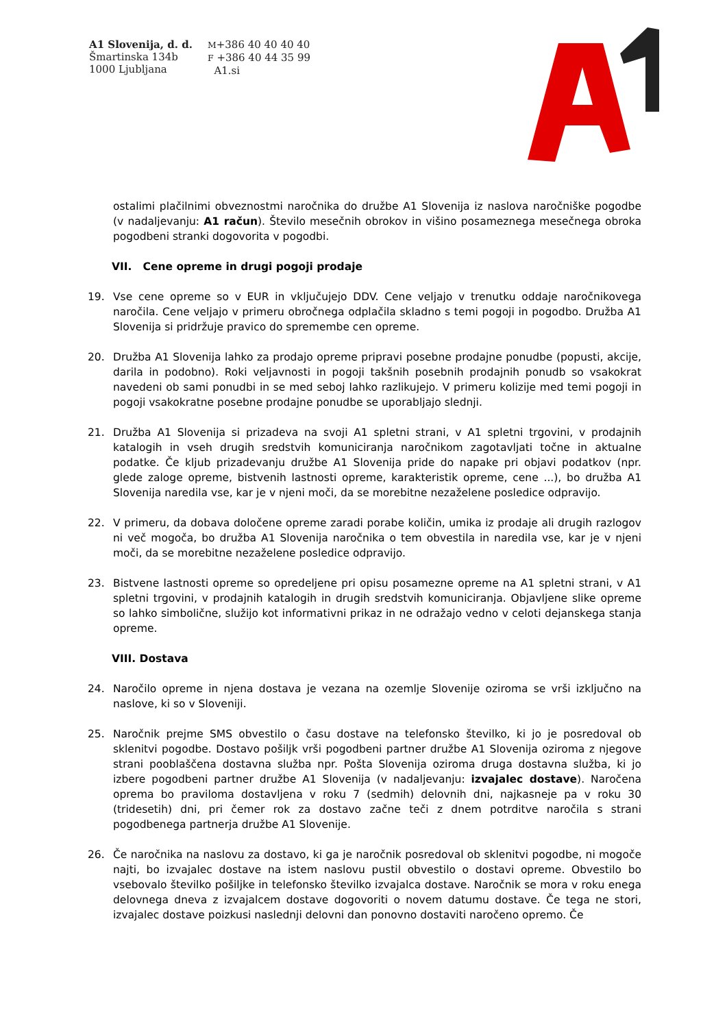A1 Slovenija, d. d.
Šmartinska 134b
1000 Ljubljana
M+386 40 40 40 40
F +386 40 44 35 99
A1.si
ostalimi plačilnimi obveznostmi naročnika do družbe A1 Slovenija iz naslova naročniške pogodbe (v nadaljevanju: A1 račun). Število mesečnih obrokov in višino posameznega mesečnega obroka pogodbeni stranki dogovorita v pogodbi.
VII. Cene opreme in drugi pogoji prodaje
19. Vse cene opreme so v EUR in vključujejo DDV. Cene veljajo v trenutku oddaje naročnikovega naročila. Cene veljajo v primeru obročnega odplačila skladno s temi pogoji in pogodbo. Družba A1 Slovenija si pridržuje pravico do spremembe cen opreme.
20. Družba A1 Slovenija lahko za prodajo opreme pripravi posebne prodajne ponudbe (popusti, akcije, darila in podobno). Roki veljavnosti in pogoji takšnih posebnih prodajnih ponudb so vsakokrat navedeni ob sami ponudbi in se med seboj lahko razlikujejo. V primeru kolizije med temi pogoji in pogoji vsakokratne posebne prodajne ponudbe se uporabljajo slednji.
21. Družba A1 Slovenija si prizadeva na svoji A1 spletni strani, v A1 spletni trgovini, v prodajnih katalogih in vseh drugih sredstvih komuniciranja naročnikom zagotavljati točne in aktualne podatke. Če kljub prizadevanju družbe A1 Slovenija pride do napake pri objavi podatkov (npr. glede zaloge opreme, bistvenih lastnosti opreme, karakteristik opreme, cene ...), bo družba A1 Slovenija naredila vse, kar je v njeni moči, da se morebitne nezaželene posledice odpravijo.
22. V primeru, da dobava določene opreme zaradi porabe količin, umika iz prodaje ali drugih razlogov ni več mogoča, bo družba A1 Slovenija naročnika o tem obvestila in naredila vse, kar je v njeni moči, da se morebitne nezaželene posledice odpravijo.
23. Bistvene lastnosti opreme so opredeljene pri opisu posamezne opreme na A1 spletni strani, v A1 spletni trgovini, v prodajnih katalogih in drugih sredstvih komuniciranja. Objavljene slike opreme so lahko simbolične, služijo kot informativni prikaz in ne odražajo vedno v celoti dejanskega stanja opreme.
VIII. Dostava
24. Naročilo opreme in njena dostava je vezana na ozemlje Slovenije oziroma se vrši izključno na naslove, ki so v Sloveniji.
25. Naročnik prejme SMS obvestilo o času dostave na telefonsko številko, ki jo je posredoval ob sklenitvi pogodbe. Dostavo pošiljk vrši pogodbeni partner družbe A1 Slovenija oziroma z njegove strani pooblaščena dostavna služba npr. Pošta Slovenija oziroma druga dostavna služba, ki jo izbere pogodbeni partner družbe A1 Slovenija (v nadaljevanju: izvajalec dostave). Naročena oprema bo praviloma dostavljena v roku 7 (sedmih) delovnih dni, najkasneje pa v roku 30 (tridesetih) dni, pri čemer rok za dostavo začne teči z dnem potrditve naročila s strani pogodbenega partnerja družbe A1 Slovenije.
26. Če naročnika na naslovu za dostavo, ki ga je naročnik posredoval ob sklenitvi pogodbe, ni mogoče najti, bo izvajalec dostave na istem naslovu pustil obvestilo o dostavi opreme. Obvestilo bo vsebovalo številko pošiljke in telefonsko številko izvajalca dostave. Naročnik se mora v roku enega delovnega dneva z izvajalcem dostave dogovoriti o novem datumu dostave. Če tega ne stori, izvajalec dostave poizkusi naslednji delovni dan ponovno dostaviti naročeno opremo. Če